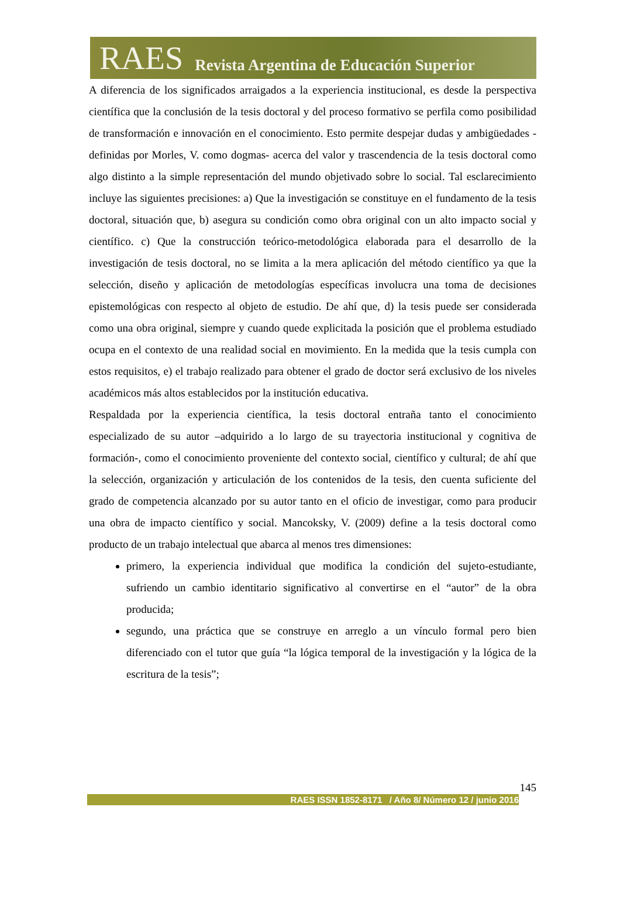RAES Revista Argentina de Educación Superior
A diferencia de los significados arraigados a la experiencia institucional, es desde la perspectiva científica que la conclusión de la tesis doctoral y del proceso formativo se perfila como posibilidad de transformación e innovación en el conocimiento. Esto permite despejar dudas y ambigüedades -definidas por Morles, V. como dogmas- acerca del valor y trascendencia de la tesis doctoral como algo distinto a la simple representación del mundo objetivado sobre lo social. Tal esclarecimiento incluye las siguientes precisiones: a) Que la investigación se constituye en el fundamento de la tesis doctoral, situación que, b) asegura su condición como obra original con un alto impacto social y científico. c) Que la construcción teórico-metodológica elaborada para el desarrollo de la investigación de tesis doctoral, no se limita a la mera aplicación del método científico ya que la selección, diseño y aplicación de metodologías específicas involucra una toma de decisiones epistemológicas con respecto al objeto de estudio. De ahí que, d) la tesis puede ser considerada como una obra original, siempre y cuando quede explicitada la posición que el problema estudiado ocupa en el contexto de una realidad social en movimiento. En la medida que la tesis cumpla con estos requisitos, e) el trabajo realizado para obtener el grado de doctor será exclusivo de los niveles académicos más altos establecidos por la institución educativa.
Respaldada por la experiencia científica, la tesis doctoral entraña tanto el conocimiento especializado de su autor –adquirido a lo largo de su trayectoria institucional y cognitiva de formación-, como el conocimiento proveniente del contexto social, científico y cultural; de ahí que la selección, organización y articulación de los contenidos de la tesis, den cuenta suficiente del grado de competencia alcanzado por su autor tanto en el oficio de investigar, como para producir una obra de impacto científico y social. Mancoksky, V. (2009) define a la tesis doctoral como producto de un trabajo intelectual que abarca al menos tres dimensiones:
primero, la experiencia individual que modifica la condición del sujeto-estudiante, sufriendo un cambio identitario significativo al convertirse en el “autor” de la obra producida;
segundo, una práctica que se construye en arreglo a un vínculo formal pero bien diferenciado con el tutor que guía “la lógica temporal de la investigación y la lógica de la escritura de la tesis”;
145
RAES ISSN 1852-8171 / Año 8/ Número 12 / junio 2016